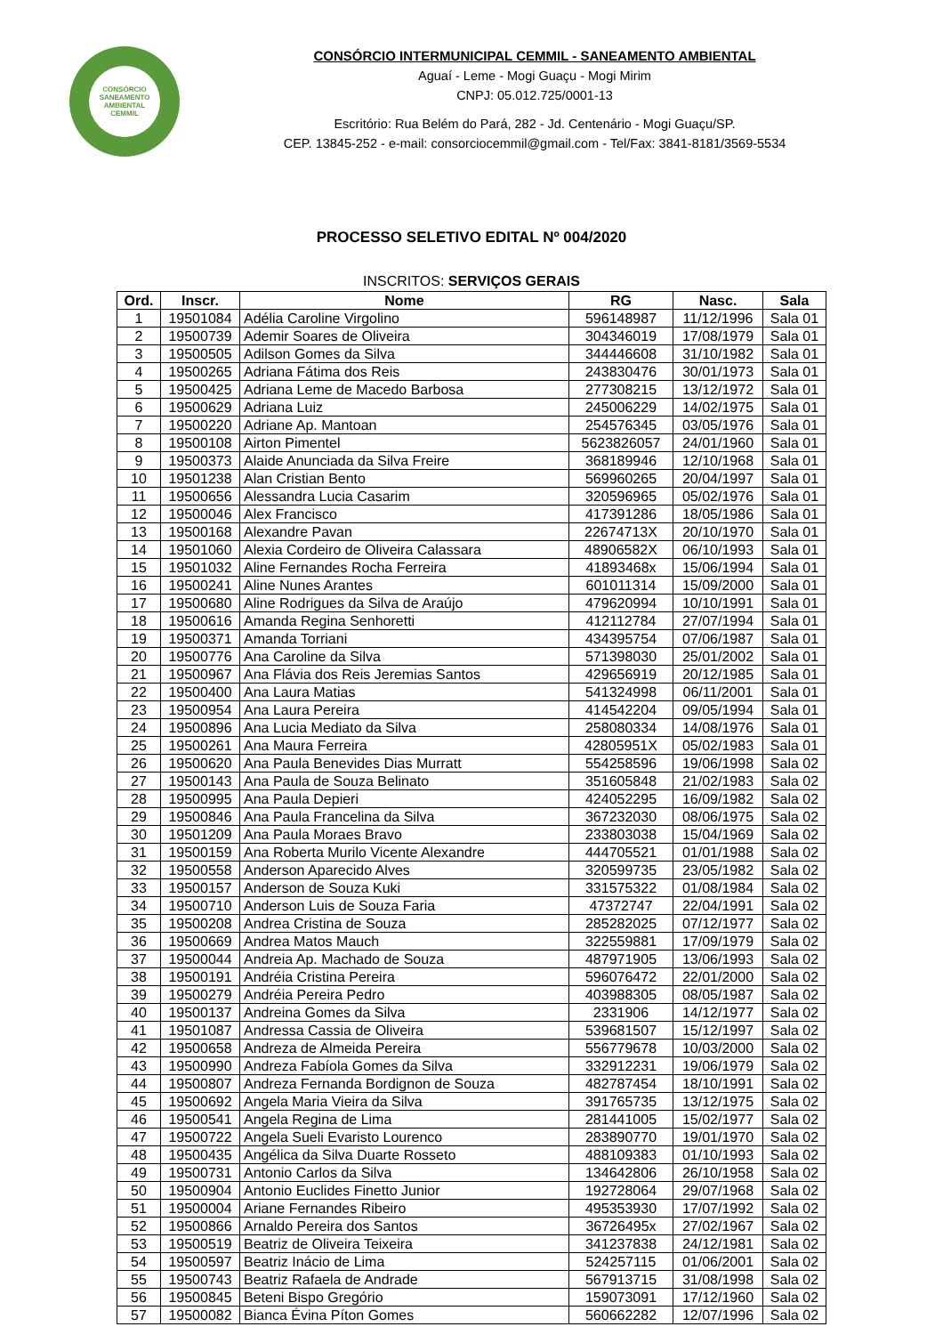CONSÓRCIO
SANEAMENTO
AMBIENTAL
CEMMIL
CONSÓRCIO INTERMUNICIPAL CEMMIL - SANEAMENTO AMBIENTAL
Aguaí - Leme - Mogi Guaçu - Mogi Mirim
CNPJ: 05.012.725/0001-13
Escritório: Rua Belém do Pará, 282 - Jd. Centenário - Mogi Guaçu/SP.
CEP. 13845-252 - e-mail: consorciocemmil@gmail.com - Tel/Fax: 3841-8181/3569-5534
PROCESSO SELETIVO EDITAL Nº 004/2020
INSCRITOS: SERVIÇOS GERAIS
| Ord. | Inscr. | Nome | RG | Nasc. | Sala |
| --- | --- | --- | --- | --- | --- |
| 1 | 19501084 | Adélia Caroline Virgolino | 596148987 | 11/12/1996 | Sala 01 |
| 2 | 19500739 | Ademir Soares de Oliveira | 304346019 | 17/08/1979 | Sala 01 |
| 3 | 19500505 | Adilson Gomes da Silva | 344446608 | 31/10/1982 | Sala 01 |
| 4 | 19500265 | Adriana Fátima dos Reis | 243830476 | 30/01/1973 | Sala 01 |
| 5 | 19500425 | Adriana Leme de Macedo Barbosa | 277308215 | 13/12/1972 | Sala 01 |
| 6 | 19500629 | Adriana Luiz | 245006229 | 14/02/1975 | Sala 01 |
| 7 | 19500220 | Adriane Ap. Mantoan | 254576345 | 03/05/1976 | Sala 01 |
| 8 | 19500108 | Airton Pimentel | 5623826057 | 24/01/1960 | Sala 01 |
| 9 | 19500373 | Alaide Anunciada da Silva Freire | 368189946 | 12/10/1968 | Sala 01 |
| 10 | 19501238 | Alan Cristian Bento | 569960265 | 20/04/1997 | Sala 01 |
| 11 | 19500656 | Alessandra Lucia Casarim | 320596965 | 05/02/1976 | Sala 01 |
| 12 | 19500046 | Alex Francisco | 417391286 | 18/05/1986 | Sala 01 |
| 13 | 19500168 | Alexandre Pavan | 22674713X | 20/10/1970 | Sala 01 |
| 14 | 19501060 | Alexia Cordeiro de Oliveira Calassara | 48906582X | 06/10/1993 | Sala 01 |
| 15 | 19501032 | Aline Fernandes Rocha Ferreira | 41893468x | 15/06/1994 | Sala 01 |
| 16 | 19500241 | Aline Nunes Arantes | 601011314 | 15/09/2000 | Sala 01 |
| 17 | 19500680 | Aline Rodrigues da Silva de Araújo | 479620994 | 10/10/1991 | Sala 01 |
| 18 | 19500616 | Amanda Regina Senhoretti | 412112784 | 27/07/1994 | Sala 01 |
| 19 | 19500371 | Amanda Torriani | 434395754 | 07/06/1987 | Sala 01 |
| 20 | 19500776 | Ana Caroline da Silva | 571398030 | 25/01/2002 | Sala 01 |
| 21 | 19500967 | Ana Flávia dos Reis Jeremias Santos | 429656919 | 20/12/1985 | Sala 01 |
| 22 | 19500400 | Ana Laura Matias | 541324998 | 06/11/2001 | Sala 01 |
| 23 | 19500954 | Ana Laura Pereira | 414542204 | 09/05/1994 | Sala 01 |
| 24 | 19500896 | Ana Lucia Mediato da Silva | 258080334 | 14/08/1976 | Sala 01 |
| 25 | 19500261 | Ana Maura Ferreira | 42805951X | 05/02/1983 | Sala 01 |
| 26 | 19500620 | Ana Paula Benevides Dias Murratt | 554258596 | 19/06/1998 | Sala 02 |
| 27 | 19500143 | Ana Paula de Souza Belinato | 351605848 | 21/02/1983 | Sala 02 |
| 28 | 19500995 | Ana Paula Depieri | 424052295 | 16/09/1982 | Sala 02 |
| 29 | 19500846 | Ana Paula Francelina da Silva | 367232030 | 08/06/1975 | Sala 02 |
| 30 | 19501209 | Ana Paula Moraes Bravo | 233803038 | 15/04/1969 | Sala 02 |
| 31 | 19500159 | Ana Roberta Murilo Vicente Alexandre | 444705521 | 01/01/1988 | Sala 02 |
| 32 | 19500558 | Anderson Aparecido Alves | 320599735 | 23/05/1982 | Sala 02 |
| 33 | 19500157 | Anderson de Souza Kuki | 331575322 | 01/08/1984 | Sala 02 |
| 34 | 19500710 | Anderson Luis de Souza Faria | 47372747 | 22/04/1991 | Sala 02 |
| 35 | 19500208 | Andrea Cristina de Souza | 285282025 | 07/12/1977 | Sala 02 |
| 36 | 19500669 | Andrea Matos Mauch | 322559881 | 17/09/1979 | Sala 02 |
| 37 | 19500044 | Andreia Ap. Machado de Souza | 487971905 | 13/06/1993 | Sala 02 |
| 38 | 19500191 | Andréia Cristina Pereira | 596076472 | 22/01/2000 | Sala 02 |
| 39 | 19500279 | Andréia Pereira Pedro | 403988305 | 08/05/1987 | Sala 02 |
| 40 | 19500137 | Andreina Gomes da Silva | 2331906 | 14/12/1977 | Sala 02 |
| 41 | 19501087 | Andressa Cassia de Oliveira | 539681507 | 15/12/1997 | Sala 02 |
| 42 | 19500658 | Andreza de Almeida Pereira | 556779678 | 10/03/2000 | Sala 02 |
| 43 | 19500990 | Andreza Fabíola Gomes da Silva | 332912231 | 19/06/1979 | Sala 02 |
| 44 | 19500807 | Andreza Fernanda Bordignon de Souza | 482787454 | 18/10/1991 | Sala 02 |
| 45 | 19500692 | Angela Maria Vieira da Silva | 391765735 | 13/12/1975 | Sala 02 |
| 46 | 19500541 | Angela Regina de Lima | 281441005 | 15/02/1977 | Sala 02 |
| 47 | 19500722 | Angela Sueli Evaristo Lourenco | 283890770 | 19/01/1970 | Sala 02 |
| 48 | 19500435 | Angélica da Silva Duarte Rosseto | 488109383 | 01/10/1993 | Sala 02 |
| 49 | 19500731 | Antonio Carlos da Silva | 134642806 | 26/10/1958 | Sala 02 |
| 50 | 19500904 | Antonio Euclides Finetto Junior | 192728064 | 29/07/1968 | Sala 02 |
| 51 | 19500004 | Ariane Fernandes Ribeiro | 495353930 | 17/07/1992 | Sala 02 |
| 52 | 19500866 | Arnaldo Pereira dos Santos | 36726495x | 27/02/1967 | Sala 02 |
| 53 | 19500519 | Beatriz de Oliveira Teixeira | 341237838 | 24/12/1981 | Sala 02 |
| 54 | 19500597 | Beatriz Inácio de Lima | 524257115 | 01/06/2001 | Sala 02 |
| 55 | 19500743 | Beatriz Rafaela de Andrade | 567913715 | 31/08/1998 | Sala 02 |
| 56 | 19500845 | Beteni Bispo Gregório | 159073091 | 17/12/1960 | Sala 02 |
| 57 | 19500082 | Bianca Évina Píton Gomes | 560662282 | 12/07/1996 | Sala 02 |